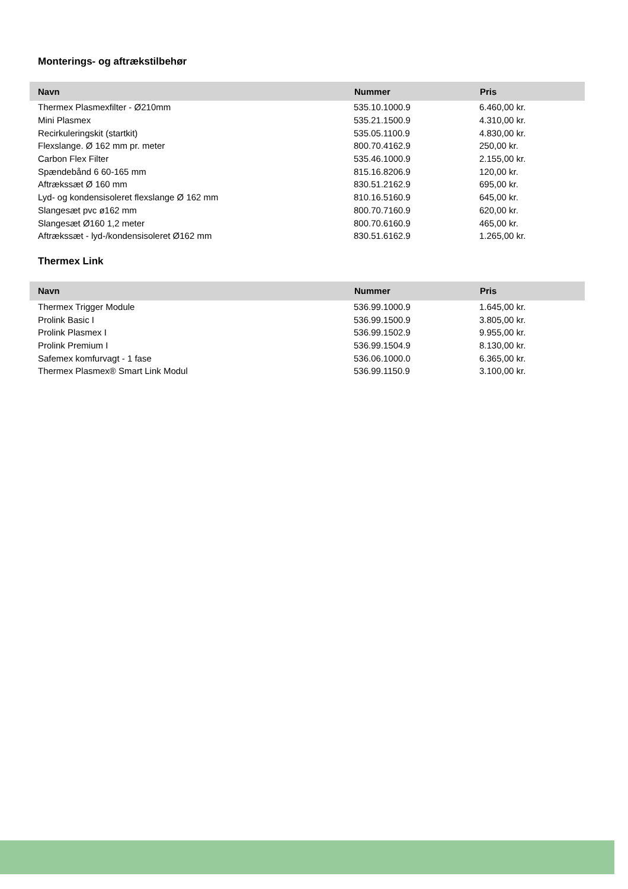Monterings- og aftrækstilbehør
| Navn | Nummer | Pris |
| --- | --- | --- |
| Thermex Plasmexfilter - Ø210mm | 535.10.1000.9 | 6.460,00 kr. |
| Mini Plasmex | 535.21.1500.9 | 4.310,00 kr. |
| Recirkuleringskit (startkit) | 535.05.1100.9 | 4.830,00 kr. |
| Flexslange. Ø 162 mm pr. meter | 800.70.4162.9 | 250,00 kr. |
| Carbon Flex Filter | 535.46.1000.9 | 2.155,00 kr. |
| Spændebånd 6 60-165 mm | 815.16.8206.9 | 120,00 kr. |
| Aftrækssæt Ø 160 mm | 830.51.2162.9 | 695,00 kr. |
| Lyd- og kondensisoleret flexslange Ø 162 mm | 810.16.5160.9 | 645,00 kr. |
| Slangesæt pvc ø162 mm | 800.70.7160.9 | 620,00 kr. |
| Slangesæt Ø160 1,2 meter | 800.70.6160.9 | 465,00 kr. |
| Aftrækssæt - lyd-/kondensisoleret Ø162 mm | 830.51.6162.9 | 1.265,00 kr. |
Thermex Link
| Navn | Nummer | Pris |
| --- | --- | --- |
| Thermex Trigger Module | 536.99.1000.9 | 1.645,00 kr. |
| Prolink Basic I | 536.99.1500.9 | 3.805,00 kr. |
| Prolink Plasmex I | 536.99.1502.9 | 9.955,00 kr. |
| Prolink Premium I | 536.99.1504.9 | 8.130,00 kr. |
| Safemex komfurvagt - 1 fase | 536.06.1000.0 | 6.365,00 kr. |
| Thermex Plasmex® Smart Link Modul | 536.99.1150.9 | 3.100,00 kr. |